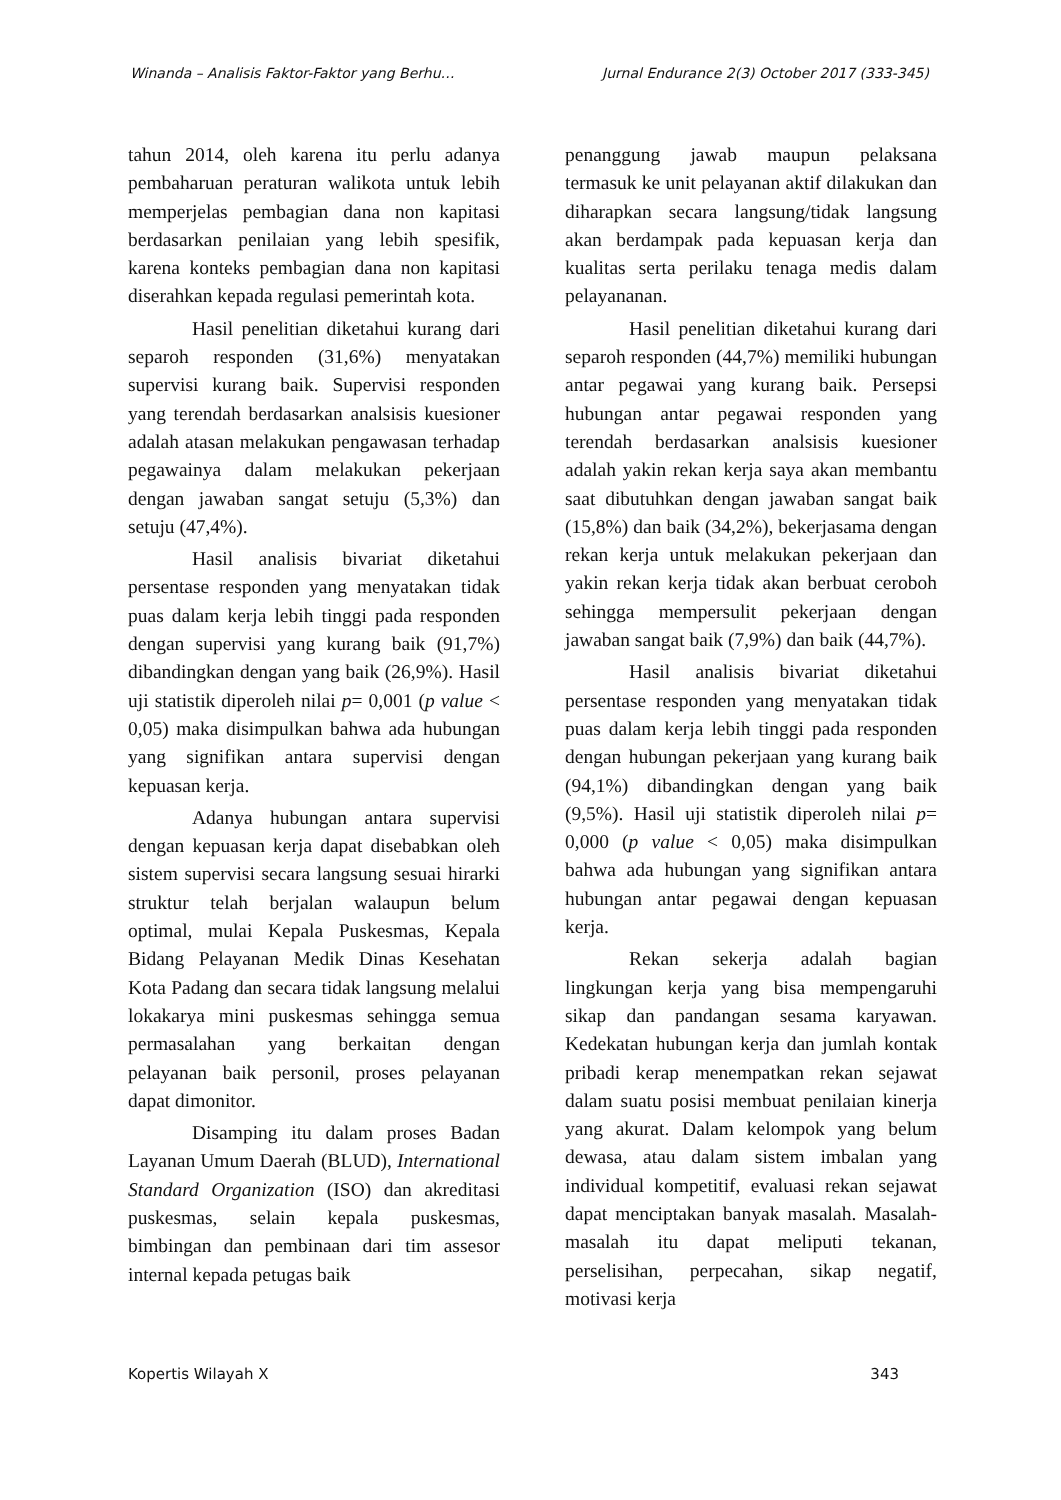Winanda – Analisis Faktor-Faktor yang Berhu… Jurnal Endurance 2(3) October 2017 (333-345)
tahun 2014, oleh karena itu perlu adanya pembaharuan peraturan walikota untuk lebih memperjelas pembagian dana non kapitasi berdasarkan penilaian yang lebih spesifik, karena konteks pembagian dana non kapitasi diserahkan kepada regulasi pemerintah kota.
Hasil penelitian diketahui kurang dari separoh responden (31,6%) menyatakan supervisi kurang baik. Supervisi responden yang terendah berdasarkan analsisis kuesioner adalah atasan melakukan pengawasan terhadap pegawainya dalam melakukan pekerjaan dengan jawaban sangat setuju (5,3%) dan setuju (47,4%).
Hasil analisis bivariat diketahui persentase responden yang menyatakan tidak puas dalam kerja lebih tinggi pada responden dengan supervisi yang kurang baik (91,7%) dibandingkan dengan yang baik (26,9%). Hasil uji statistik diperoleh nilai p= 0,001 (p value < 0,05) maka disimpulkan bahwa ada hubungan yang signifikan antara supervisi dengan kepuasan kerja.
Adanya hubungan antara supervisi dengan kepuasan kerja dapat disebabkan oleh sistem supervisi secara langsung sesuai hirarki struktur telah berjalan walaupun belum optimal, mulai Kepala Puskesmas, Kepala Bidang Pelayanan Medik Dinas Kesehatan Kota Padang dan secara tidak langsung melalui lokakarya mini puskesmas sehingga semua permasalahan yang berkaitan dengan pelayanan baik personil, proses pelayanan dapat dimonitor.
Disamping itu dalam proses Badan Layanan Umum Daerah (BLUD), International Standard Organization (ISO) dan akreditasi puskesmas, selain kepala puskesmas, bimbingan dan pembinaan dari tim assesor internal kepada petugas baik
penanggung jawab maupun pelaksana termasuk ke unit pelayanan aktif dilakukan dan diharapkan secara langsung/tidak langsung akan berdampak pada kepuasan kerja dan kualitas serta perilaku tenaga medis dalam pelayananan.
Hasil penelitian diketahui kurang dari separoh responden (44,7%) memiliki hubungan antar pegawai yang kurang baik. Persepsi hubungan antar pegawai responden yang terendah berdasarkan analsisis kuesioner adalah yakin rekan kerja saya akan membantu saat dibutuhkan dengan jawaban sangat baik (15,8%) dan baik (34,2%), bekerjasama dengan rekan kerja untuk melakukan pekerjaan dan yakin rekan kerja tidak akan berbuat ceroboh sehingga mempersulit pekerjaan dengan jawaban sangat baik (7,9%) dan baik (44,7%).
Hasil analisis bivariat diketahui persentase responden yang menyatakan tidak puas dalam kerja lebih tinggi pada responden dengan hubungan pekerjaan yang kurang baik (94,1%) dibandingkan dengan yang baik (9,5%). Hasil uji statistik diperoleh nilai p= 0,000 (p value < 0,05) maka disimpulkan bahwa ada hubungan yang signifikan antara hubungan antar pegawai dengan kepuasan kerja.
Rekan sekerja adalah bagian lingkungan kerja yang bisa mempengaruhi sikap dan pandangan sesama karyawan. Kedekatan hubungan kerja dan jumlah kontak pribadi kerap menempatkan rekan sejawat dalam suatu posisi membuat penilaian kinerja yang akurat. Dalam kelompok yang belum dewasa, atau dalam sistem imbalan yang individual kompetitif, evaluasi rekan sejawat dapat menciptakan banyak masalah. Masalah-masalah itu dapat meliputi tekanan, perselisihan, perpecahan, sikap negatif, motivasi kerja
Kopertis Wilayah X 343